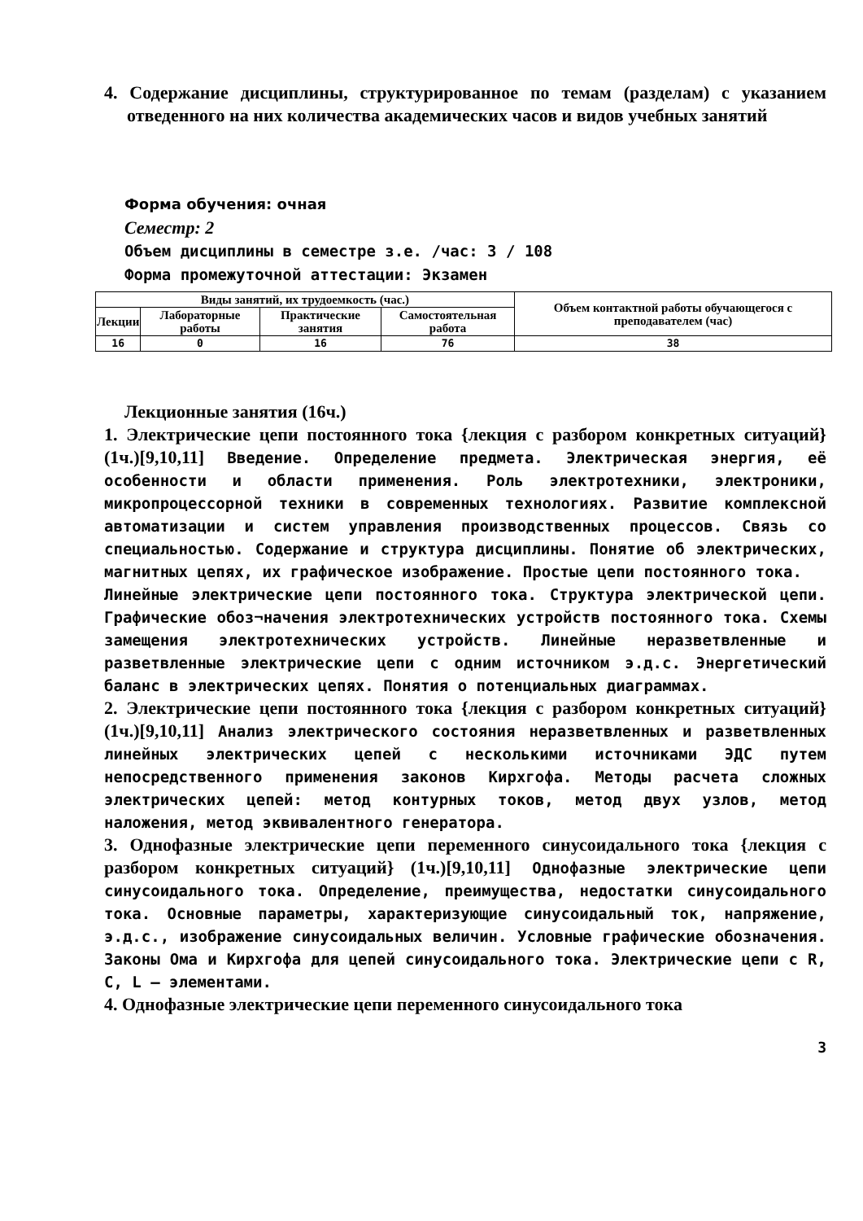4. Содержание дисциплины, структурированное по темам (разделам) с указанием отведенного на них количества академических часов и видов учебных занятий
Форма обучения: очная
Семестр: 2
Объем дисциплины в семестре з.е. /час: 3 / 108
Форма промежуточной аттестации: Экзамен
| Виды занятий, их трудоемкость (час.) | | | | Объем контактной работы обучающегося с преподавателем (час) |
| --- | --- | --- | --- | --- |
| Лекции | Лабораторные работы | Практические занятия | Самостоятельная работа | |
| 16 | 0 | 16 | 76 | 38 |
Лекционные занятия (16ч.)
1. Электрические цепи постоянного тока {лекция с разбором конкретных ситуаций} (1ч.)[9,10,11] Введение. Определение предмета. Электрическая энергия, её особенности и области применения. Роль электротехники, электроники, микропроцессорной техники в современных технологиях. Развитие комплексной автоматизации и систем управления производственных процессов. Связь со специальностью. Содержание и структура дисциплины. Понятие об электрических, магнитных цепях, их графическое изображение. Простые цепи постоянного тока.
Линейные электрические цепи постоянного тока. Структура электрической цепи. Графические обоз¬начения электротехнических устройств постоянного тока. Схемы замещения электротехнических устройств. Линейные неразветвленные и разветвленные электрические цепи с одним источником э.д.с. Энергетический баланс в электрических цепях. Понятия о потенциальных диаграммах.
2. Электрические цепи постоянного тока {лекция с разбором конкретных ситуаций} (1ч.)[9,10,11] Анализ электрического состояния неразветвленных и разветвленных линейных электрических цепей с несколькими источниками ЭДС путем непосредственного применения законов Кирхгофа. Методы расчета сложных электрических цепей: метод контурных токов, метод двух узлов, метод наложения, метод эквивалентного генератора.
3. Однофазные электрические цепи переменного синусоидального тока {лекция с разбором конкретных ситуаций} (1ч.)[9,10,11] Однофазные электрические цепи синусоидального тока. Определение, преимущества, недостатки синусоидального тока. Основные параметры, характеризующие синусоидальный ток, напряжение, э.д.с., изображение синусоидальных величин. Условные графические обозначения. Законы Ома и Кирхгофа для цепей синусоидального тока. Электрические цепи с R, C, L – элементами.
4. Однофазные электрические цепи переменного синусоидального тока
3